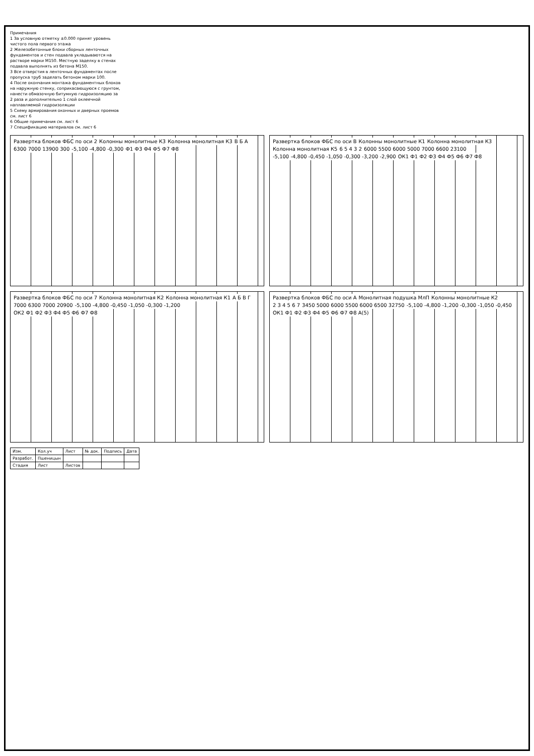Примечания
1 За условную отметку ±0.000 принят уровень чистого пола первого этажа
2 Железобетонные блоки сборных ленточных фундаментов и стен подвала укладываются на растворе марки М150. Местную заделку в стенах подвала выполнять из бетона М150.
3 Все отверстия в ленточных фундаментах после пропуска труб заделать бетоном марки 100.
4 После окончания монтажа фундаментных блоков на наружную стенку, соприкасающуюся с грунтом, нанести обмазочную битумную гидроизоляцию за 2 раза и дополнительно 1 слой оклеечной наплавляемой гидроизоляции
5 Схему армирования оконных и дверных проемов см. лист 6
6 Общие примечания см. лист 6
7 Спецификацию материалов см. лист 6
Развертка блоков ФБС по оси 2 Колонны монолитные К3 Колонна монолитная К3 В Б А 6300 7000 13900 300 -5,100 -4,800 -0,300 Ф1 Ф3 Ф4 Ф5 Ф7 Ф8
Развертка блоков ФБС по оси В Колонны монолитные К1 Колонна монолитная К3 Колонна монолитная К5 6 5 4 3 2
6000 5500 6000 5000 7000 6600 23100
-5,100 -4,800 -0,450 -1,050 -0,300 -3,200 -2,900
ОК1 Ф1 Ф2 Ф3 Ф4 Ф5 Ф6 Ф7 Ф8
Развертка блоков ФБС по оси 7 Колонна монолитная К2 Колонна монолитная К1 А Б В Г 7000 6300 7000 20900
-5,100 -4,800 -0,450 -1,050 -0,300 -1,200
ОК2 Ф1 Ф2 Ф3 Ф4 Ф5 Ф6 Ф7 Ф8
Развертка блоков ФБС по оси А Монолитная подушка МлП Колонны монолитные К2 2 3 4 5 6 7
3450 5000 6000 5500 6000 6500 32750
-5,100 -4,800 -1,200 -0,300 -1,050 -0,450
ОК1 Ф1 Ф2 Ф3 Ф4 Ф5 Ф6 Ф7 Ф8 А(5)
| Изм. | Кол.уч | Лист | № док. | Подпись | Дата |
| Разработ. | Пшеницын | | | | |
| Стадия | Лист | Листов | | | |